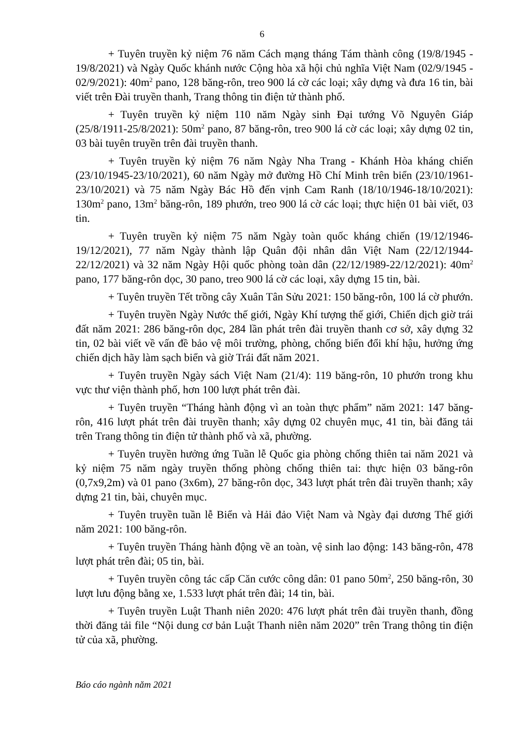6
+ Tuyên truyền kỷ niệm 76 năm Cách mạng tháng Tám thành công (19/8/1945 - 19/8/2021) và Ngày Quốc khánh nước Cộng hòa xã hội chủ nghĩa Việt Nam (02/9/1945 - 02/9/2021): 40m<sup>2</sup> pano, 128 băng-rôn, treo 900 lá cờ các loại; xây dựng và đưa 16 tin, bài viết trên Đài truyền thanh, Trang thông tin điện tử thành phố.
+ Tuyên truyền kỷ niệm 110 năm Ngày sinh Đại tướng Võ Nguyên Giáp (25/8/1911-25/8/2021): 50m<sup>2</sup> pano, 87 băng-rôn, treo 900 lá cờ các loại; xây dựng 02 tin, 03 bài tuyên truyền trên đài truyền thanh.
+ Tuyên truyền kỷ niệm 76 năm Ngày Nha Trang - Khánh Hòa kháng chiến (23/10/1945-23/10/2021), 60 năm Ngày mở đường Hồ Chí Minh trên biển (23/10/1961-23/10/2021) và 75 năm Ngày Bác Hồ đến vịnh Cam Ranh (18/10/1946-18/10/2021): 130m<sup>2</sup> pano, 13m<sup>2</sup> băng-rôn, 189 phướn, treo 900 lá cờ các loại; thực hiện 01 bài viết, 03 tin.
+ Tuyên truyền kỷ niệm 75 năm Ngày toàn quốc kháng chiến (19/12/1946-19/12/2021), 77 năm Ngày thành lập Quân đội nhân dân Việt Nam (22/12/1944-22/12/2021) và 32 năm Ngày Hội quốc phòng toàn dân (22/12/1989-22/12/2021): 40m<sup>2</sup> pano, 177 băng-rôn dọc, 30 pano, treo 900 lá cờ các loại, xây dựng 15 tin, bài.
+ Tuyên truyền Tết trồng cây Xuân Tân Sửu 2021: 150 băng-rôn, 100 lá cờ phướn.
+ Tuyên truyền Ngày Nước thế giới, Ngày Khí tượng thế giới, Chiến dịch giờ trái đất năm 2021: 286 băng-rôn dọc, 284 lần phát trên đài truyền thanh cơ sở, xây dựng 32 tin, 02 bài viết về vấn đề bảo vệ môi trường, phòng, chống biến đổi khí hậu, hưởng ứng chiến dịch hãy làm sạch biển và giờ Trái đất năm 2021.
+ Tuyên truyền Ngày sách Việt Nam (21/4): 119 băng-rôn, 10 phướn trong khu vực thư viện thành phố, hơn 100 lượt phát trên đài.
+ Tuyên truyền “Tháng hành động vì an toàn thực phẩm” năm 2021: 147 băng-rôn, 416 lượt phát trên đài truyền thanh; xây dựng 02 chuyên mục, 41 tin, bài đăng tải trên Trang thông tin điện tử thành phố và xã, phường.
+ Tuyên truyền hưởng ứng Tuần lễ Quốc gia phòng chống thiên tai năm 2021 và kỷ niệm 75 năm ngày truyền thống phòng chống thiên tai: thực hiện 03 băng-rôn (0,7x9,2m) và 01 pano (3x6m), 27 băng-rôn dọc, 343 lượt phát trên đài truyền thanh; xây dựng 21 tin, bài, chuyên mục.
+ Tuyên truyền tuần lễ Biển và Hải đảo Việt Nam và Ngày đại dương Thế giới năm 2021: 100 băng-rôn.
+ Tuyên truyền Tháng hành động về an toàn, vệ sinh lao động: 143 băng-rôn, 478 lượt phát trên đài; 05 tin, bài.
+ Tuyên truyền công tác cấp Căn cước công dân: 01 pano 50m<sup>2</sup>, 250 băng-rôn, 30 lượt lưu động bằng xe, 1.533 lượt phát trên đài; 14 tin, bài.
+ Tuyên truyền Luật Thanh niên 2020: 476 lượt phát trên đài truyền thanh, đồng thời đăng tải file “Nội dung cơ bản Luật Thanh niên năm 2020” trên Trang thông tin điện tử của xã, phường.
Báo cáo ngành năm 2021